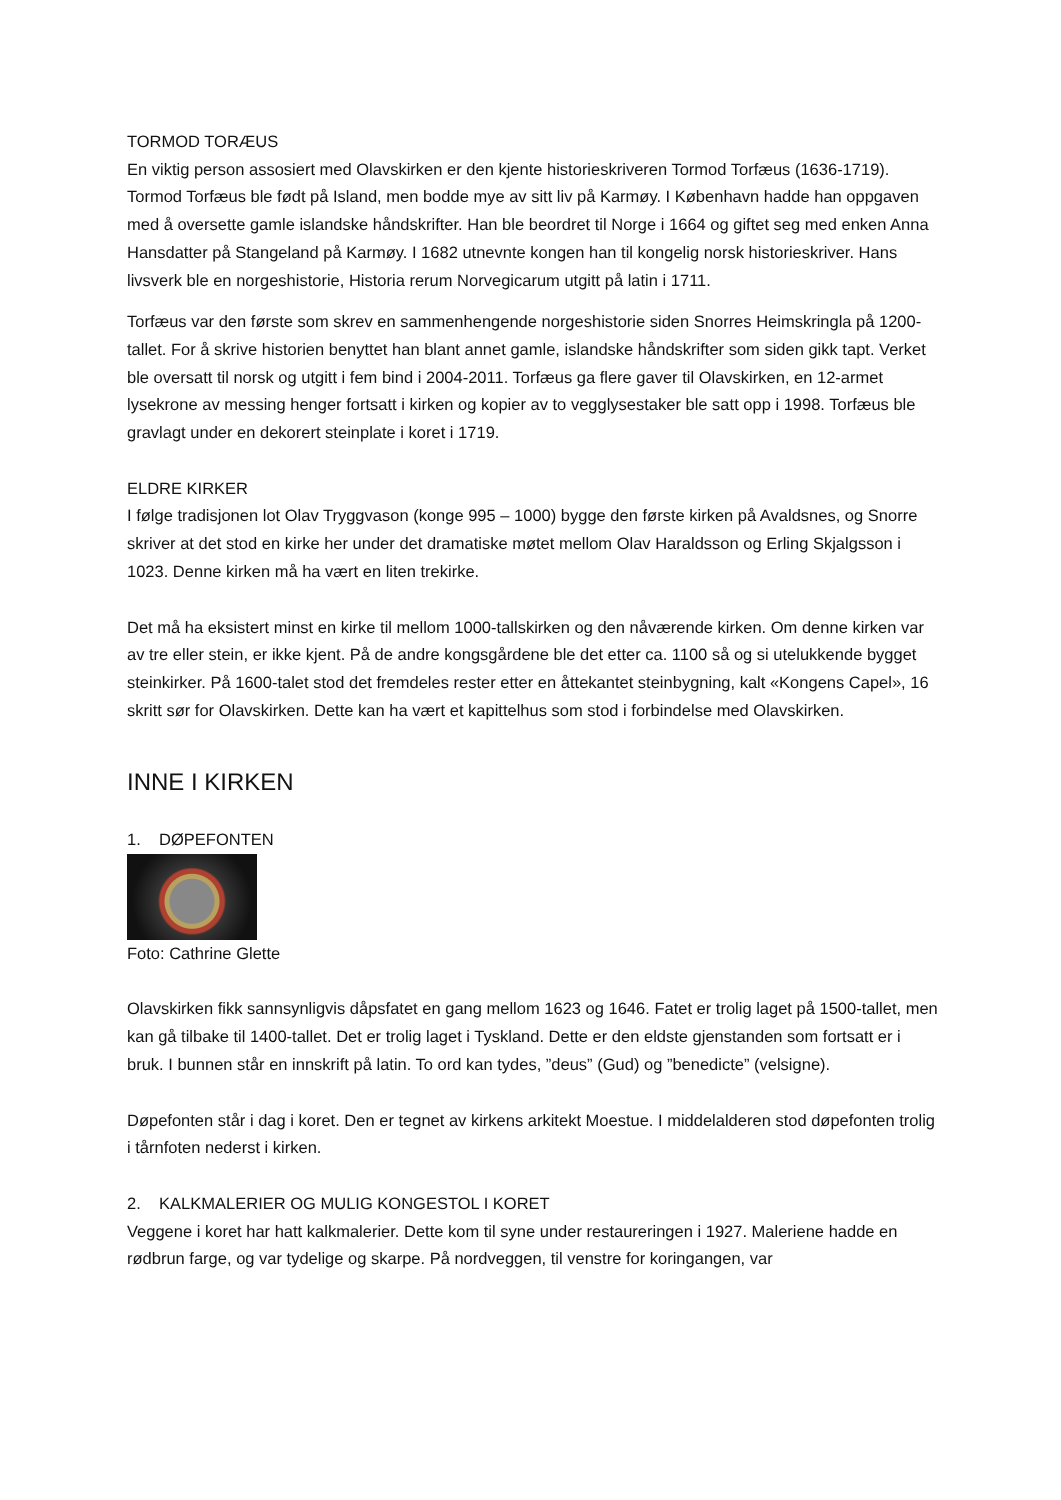TORMOD TORÆUS
En viktig person assosiert med Olavskirken er den kjente historieskriveren Tormod Torfæus (1636-1719). Tormod Torfæus ble født på Island, men bodde mye av sitt liv på Karmøy. I København hadde han oppgaven med å oversette gamle islandske håndskrifter. Han ble beordret til Norge i 1664 og giftet seg med enken Anna Hansdatter på Stangeland på Karmøy. I 1682 utnevnte kongen han til kongelig norsk historieskriver. Hans livsverk ble en norgeshistorie, Historia rerum Norvegicarum utgitt på latin i 1711.
Torfæus var den første som skrev en sammenhengende norgeshistorie siden Snorres Heimskringla på 1200-tallet. For å skrive historien benyttet han blant annet gamle, islandske håndskrifter som siden gikk tapt. Verket ble oversatt til norsk og utgitt i fem bind i 2004-2011. Torfæus ga flere gaver til Olavskirken, en 12-armet lysekrone av messing henger fortsatt i kirken og kopier av to vegglysestaker ble satt opp i 1998. Torfæus ble gravlagt under en dekorert steinplate i koret i 1719.
ELDRE KIRKER
I følge tradisjonen lot Olav Tryggvason (konge 995 – 1000) bygge den første kirken på Avaldsnes, og Snorre skriver at det stod en kirke her under det dramatiske møtet mellom Olav Haraldsson og Erling Skjalgsson i 1023. Denne kirken må ha vært en liten trekirke.
Det må ha eksistert minst en kirke til mellom 1000-tallskirken og den nåværende kirken. Om denne kirken var av tre eller stein, er ikke kjent. På de andre kongsgårdene ble det etter ca. 1100 så og si utelukkende bygget steinkirker. På 1600-talet stod det fremdeles rester etter en åttekantet steinbygning, kalt «Kongens Capel», 16 skritt sør for Olavskirken. Dette kan ha vært et kapittelhus som stod i forbindelse med Olavskirken.
INNE I KIRKEN
1. DØPEFONTEN
Foto: Cathrine Glette
Olavskirken fikk sannsynligvis dåpsfatet en gang mellom 1623 og 1646. Fatet er trolig laget på 1500-tallet, men kan gå tilbake til 1400-tallet. Det er trolig laget i Tyskland. Dette er den eldste gjenstanden som fortsatt er i bruk. I bunnen står en innskrift på latin. To ord kan tydes, ”deus” (Gud) og ”benedicte” (velsigne).
Døpefonten står i dag i koret. Den er tegnet av kirkens arkitekt Moestue. I middelalderen stod døpefonten trolig i tårnfoten nederst i kirken.
2. KALKMALERIER OG MULIG KONGESTOL I KORET
Veggene i koret har hatt kalkmalerier. Dette kom til syne under restaureringen i 1927. Maleriene hadde en rødbrun farge, og var tydelige og skarpe. På nordveggen, til venstre for koringangen, var